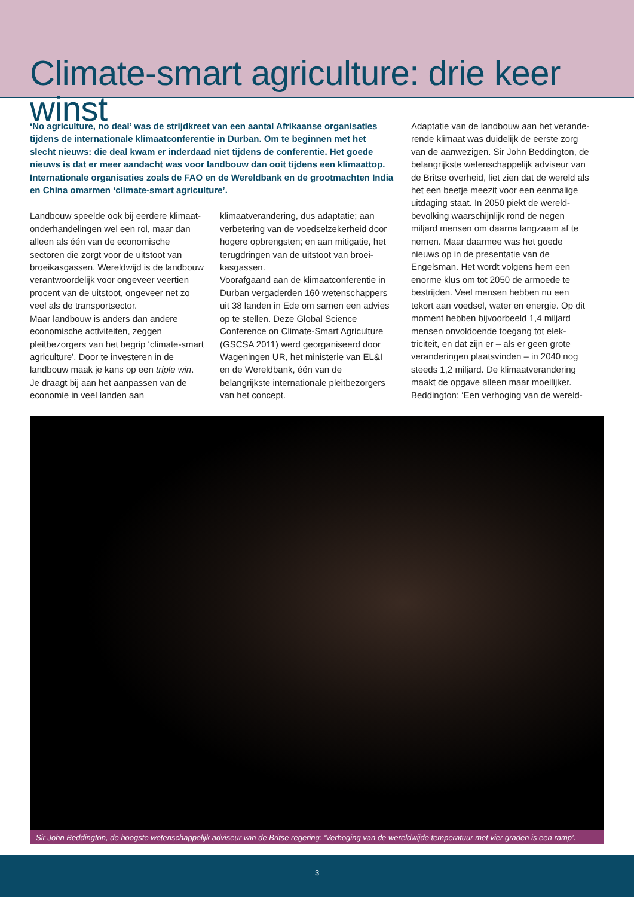Climate-smart agriculture: drie keer winst
‘No agriculture, no deal’ was de strijdkreet van een aantal Afrikaanse organisaties tijdens de internationale klimaatconferentie in Durban. Om te beginnen met het slecht nieuws: die deal kwam er inderdaad niet tijdens de conferentie. Het goede nieuws is dat er meer aandacht was voor landbouw dan ooit tijdens een klimaattop. Internationale organisaties zoals de FAO en de Wereldbank en de grootmachten India en China omarmen ‘climate-smart agriculture’.
Landbouw speelde ook bij eerdere klimaat­onderhandelingen wel een rol, maar dan alleen als één van de economische sectoren die zorgt voor de uitstoot van broeikasgas­sen. Wereldwijd is de landbouw verantwoor­delijk voor ongeveer veertien procent van de uitstoot, ongeveer net zo veel als de trans­portsector.
Maar landbouw is anders dan andere econo­mische activiteiten, zeggen pleitbezorgers van het begrip ‘climate-smart agriculture’. Door te investeren in de landbouw maak je kans op een triple win. Je draagt bij aan het aan­passen van de economie in veel landen aan
klimaatverandering, dus adaptatie; aan verbetering van de voedselzekerheid door hogere opbrengsten; en aan mitigatie, het terugdringen van de uitstoot van broei­kasgassen.
Voorafgaand aan de klimaatconferentie in Durban vergaderden 160 wetenschappers uit 38 landen in Ede om samen een advies op te stellen. Deze Global Science Conference on Climate-Smart Agriculture (GSCSA 2011) werd georganiseerd door Wageningen UR, het ministerie van EL&I en de Wereldbank, één van de belangrijkste internationale pleit­bezorgers van het concept.
Adaptatie van de landbouw aan het verande­rende klimaat was duidelijk de eerste zorg van de aanwezigen. Sir John Beddington, de belangrijkste wetenschappelijk adviseur van de Britse overheid, liet zien dat de wereld als het een beetje meezit voor een eenmalige uitdaging staat. In 2050 piekt de wereld­bevolking waarschijnlijk rond de negen miljard mensen om daarna langzaam af te nemen. Maar daarmee was het goede nieuws op in de presentatie van de Engelsman. Het wordt vol­gens hem een enorme klus om tot 2050 de armoede te bestrijden. Veel mensen hebben nu een tekort aan voedsel, water en energie. Op dit moment hebben bijvoorbeeld 1,4 mil­jard mensen onvoldoende toegang tot elek­triciteit, en dat zijn er – als er geen grote veranderingen plaatsvinden – in 2040 nog steeds 1,2 miljard. De klimaatverandering maakt de opgave alleen maar moeilijker. Beddington: ‘Een verhoging van de wereld-
Sir John Beddington, de hoogste wetenschappelijk adviseur van de Britse regering: ‘Verhoging van de wereldwijde temperatuur met vier graden is een ramp’.
3